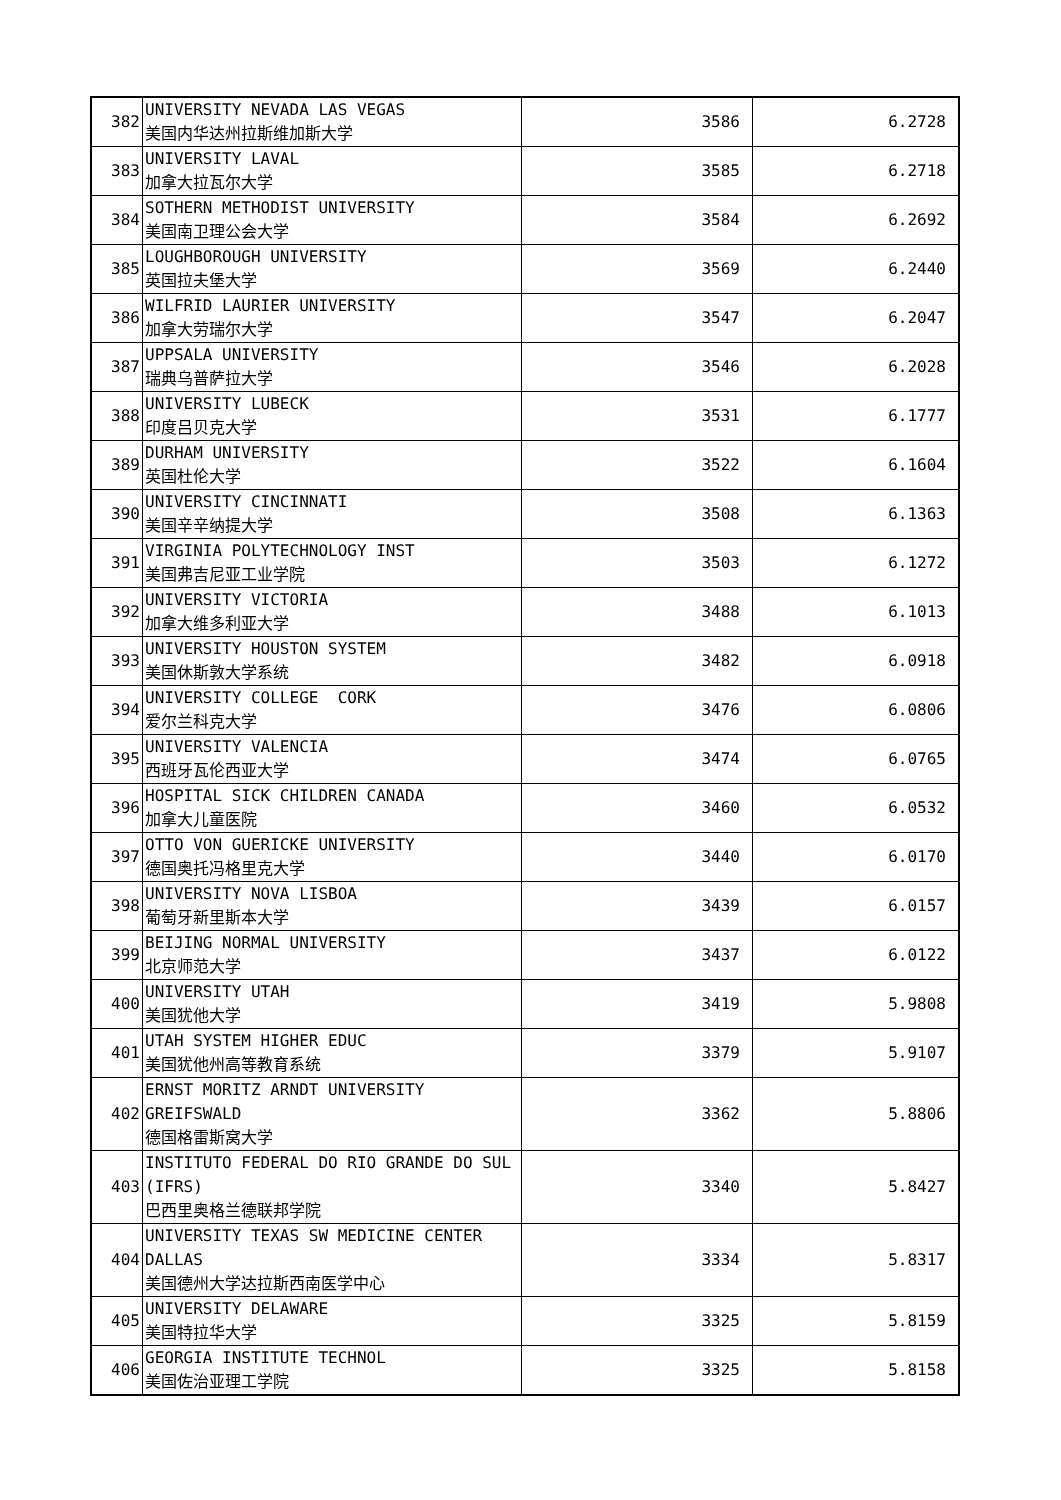| 382 | UNIVERSITY NEVADA LAS VEGAS 美国内华达州拉斯维加斯大学 | 3586 | 6.2728 |
| 383 | UNIVERSITY LAVAL 加拿大拉瓦尔大学 | 3585 | 6.2718 |
| 384 | SOTHERN METHODIST UNIVERSITY 美国南卫理公会大学 | 3584 | 6.2692 |
| 385 | LOUGHBOROUGH UNIVERSITY 英国拉夫堡大学 | 3569 | 6.2440 |
| 386 | WILFRID LAURIER UNIVERSITY 加拿大劳瑞尔大学 | 3547 | 6.2047 |
| 387 | UPPSALA UNIVERSITY 瑞典乌普萨拉大学 | 3546 | 6.2028 |
| 388 | UNIVERSITY LUBECK 印度吕贝克大学 | 3531 | 6.1777 |
| 389 | DURHAM UNIVERSITY 英国杜伦大学 | 3522 | 6.1604 |
| 390 | UNIVERSITY CINCINNATI 美国辛辛纳提大学 | 3508 | 6.1363 |
| 391 | VIRGINIA POLYTECHNOLOGY INST 美国弗吉尼亚工业学院 | 3503 | 6.1272 |
| 392 | UNIVERSITY VICTORIA 加拿大维多利亚大学 | 3488 | 6.1013 |
| 393 | UNIVERSITY HOUSTON SYSTEM 美国休斯敦大学系统 | 3482 | 6.0918 |
| 394 | UNIVERSITY COLLEGE CORK 爱尔兰科克大学 | 3476 | 6.0806 |
| 395 | UNIVERSITY VALENCIA 西班牙瓦伦西亚大学 | 3474 | 6.0765 |
| 396 | HOSPITAL SICK CHILDREN CANADA 加拿大儿童医院 | 3460 | 6.0532 |
| 397 | OTTO VON GUERICKE UNIVERSITY 德国奥托冯格里克大学 | 3440 | 6.0170 |
| 398 | UNIVERSITY NOVA LISBOA 葡萄牙新里斯本大学 | 3439 | 6.0157 |
| 399 | BEIJING NORMAL UNIVERSITY 北京师范大学 | 3437 | 6.0122 |
| 400 | UNIVERSITY UTAH 美国犹他大学 | 3419 | 5.9808 |
| 401 | UTAH SYSTEM HIGHER EDUC 美国犹他州高等教育系统 | 3379 | 5.9107 |
| 402 | ERNST MORITZ ARNDT UNIVERSITY GREIFSWALD 德国格雷斯窝大学 | 3362 | 5.8806 |
| 403 | INSTITUTO FEDERAL DO RIO GRANDE DO SUL (IFRS) 巴西里奥格兰德联邦学院 | 3340 | 5.8427 |
| 404 | UNIVERSITY TEXAS SW MEDICINE CENTER DALLAS 美国德州大学达拉斯西南医学中心 | 3334 | 5.8317 |
| 405 | UNIVERSITY DELAWARE 美国特拉华大学 | 3325 | 5.8159 |
| 406 | GEORGIA INSTITUTE TECHNOL 美国佐治亚理工学院 | 3325 | 5.8158 |